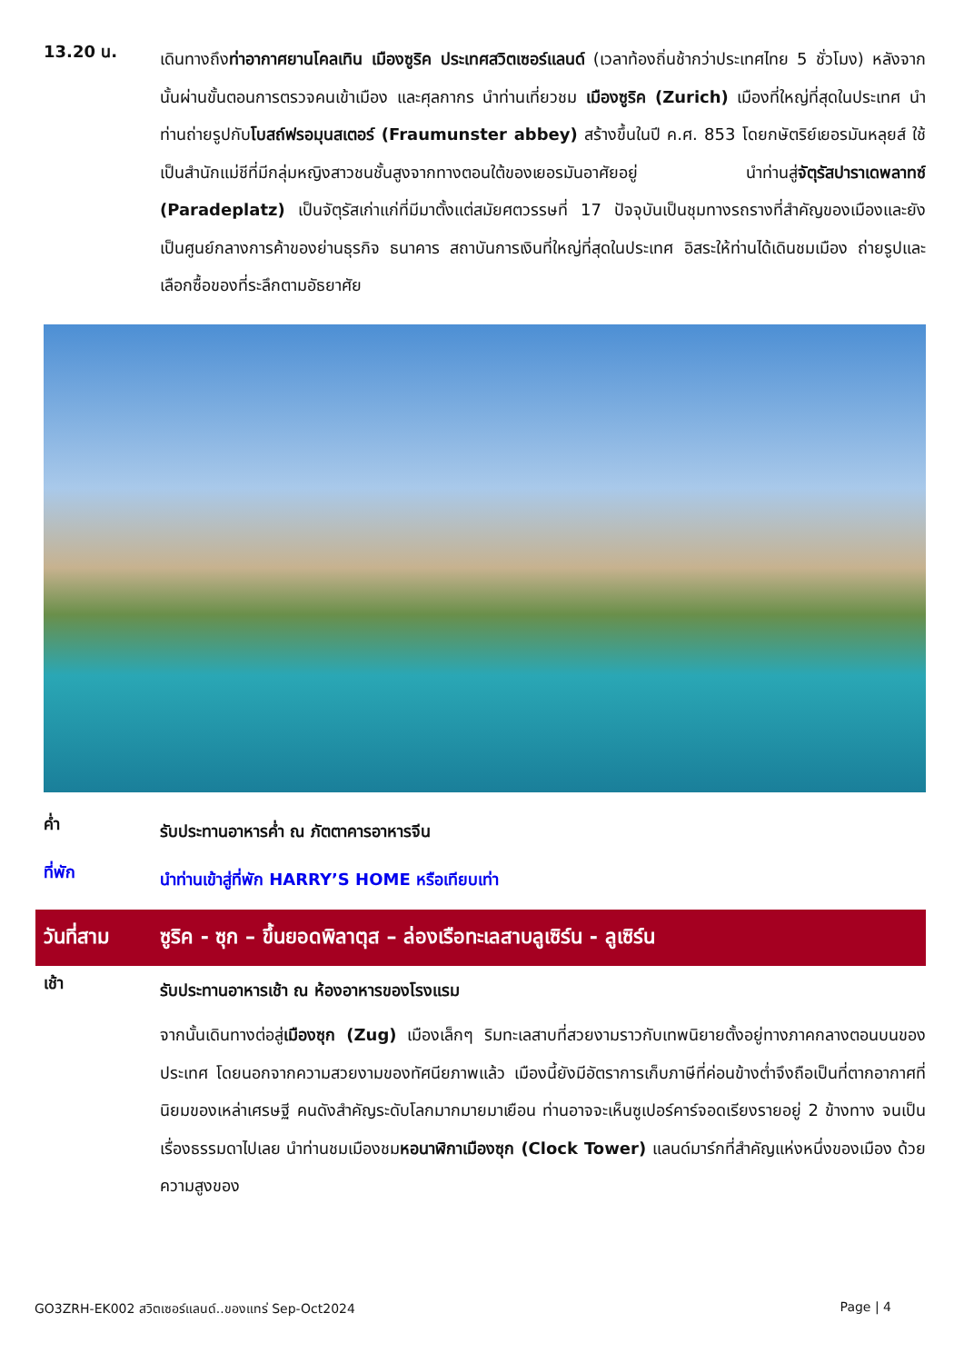13.20 น.
เดินทางถึงท่าอากาศยานโคลเทิน เมืองซูริค ประเทศสวิตเซอร์แลนด์ (เวลาท้องถิ่นช้ากว่าประเทศไทย 5 ชั่วโมง) หลังจากนั้นผ่านขั้นตอนการตรวจคนเข้าเมือง และศุลกากร นำท่านเที่ยวชม เมืองซูริค (Zurich) เมืองที่ใหญ่ที่สุดในประเทศ นำท่านถ่ายรูปกับโบสถ์ฟรอมุนสเตอร์ (Fraumunster abbey) สร้างขึ้นในปี ค.ศ. 853 โดยกษัตริย์เยอรมันหลุยส์ ใช้เป็นสำนักแม่ชีที่มีกลุ่มหญิงสาวชนชั้นสูงจากทางตอนใต้ของเยอรมันอาศัยอยู่ นำท่านสู่จัตุรัสปาราเดพลาทซ์ (Paradeplatz) เป็นจัตุรัสเก่าแก่ที่มีมาตั้งแต่สมัยศตวรรษที่ 17 ปัจจุบันเป็นชุมทางรถรางที่สำคัญของเมืองและยังเป็นศูนย์กลางการค้าของย่านธุรกิจ ธนาคาร สถาบันการเงินที่ใหญ่ที่สุดในประเทศ อิสระให้ท่านได้เดินชมเมือง ถ่ายรูปและเลือกซื้อของที่ระลึกตามอัธยาศัย
ค่ำ
รับประทานอาหารค่ำ ณ ภัตตาคารอาหารจีน
ที่พัก
นำท่านเข้าสู่ที่พัก HARRY’S HOME หรือเทียบเท่า
วันที่สาม
ซูริค - ซุก – ขึ้นยอดพิลาตุส – ล่องเรือทะเลสาบลูเซิร์น - ลูเซิร์น
เช้า
รับประทานอาหารเช้า ณ ห้องอาหารของโรงแรม
จากนั้นเดินทางต่อสู่เมืองซุก (Zug) เมืองเล็กๆ ริมทะเลสาบที่สวยงามราวกับเทพนิยายตั้งอยู่ทางภาคกลางตอนบนของประเทศ โดยนอกจากความสวยงามของทัศนียภาพแล้ว เมืองนี้ยังมีอัตราการเก็บภาษีที่ค่อนข้างต่ำจึงถือเป็นที่ตากอากาศที่นิยมของเหล่าเศรษฐี คนดังสำคัญระดับโลกมากมายมาเยือน ท่านอาจจะเห็นซูเปอร์คาร์จอดเรียงรายอยู่ 2 ข้างทาง จนเป็นเรื่องธรรมดาไปเลย นำท่านชมเมืองชมหอนาฬิกาเมืองซุก (Clock Tower) แลนด์มาร์กที่สำคัญแห่งหนึ่งของเมือง ด้วยความสูงของ
GO3ZRH-EK002 สวิตเซอร์แลนด์..ของแทร่ Sep-Oct2024 Page | 4